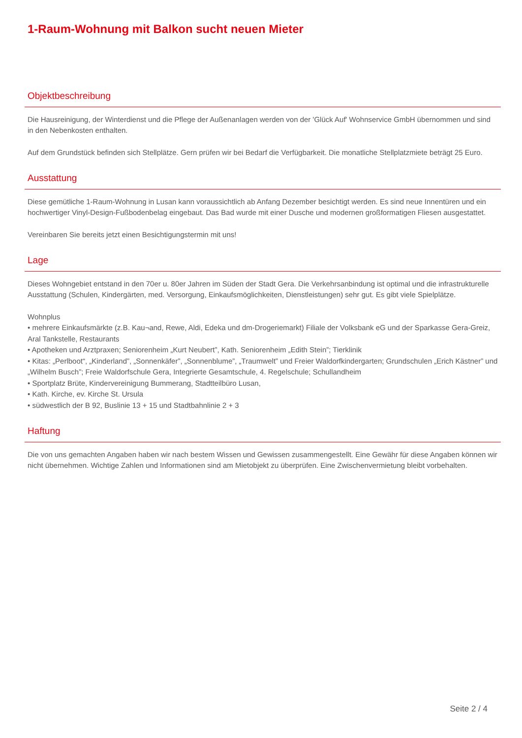1-Raum-Wohnung mit Balkon sucht neuen Mieter
Objektbeschreibung
Die Hausreinigung, der Winterdienst und die Pflege der Außenanlagen werden von der 'Glück Auf' Wohnservice GmbH übernommen und sind in den Nebenkosten enthalten.
Auf dem Grundstück befinden sich Stellplätze. Gern prüfen wir bei Bedarf die Verfügbarkeit. Die monatliche Stellplatzmiete beträgt 25 Euro.
Ausstattung
Diese gemütliche 1-Raum-Wohnung in Lusan kann voraussichtlich ab Anfang Dezember besichtigt werden. Es sind neue Innentüren und ein hochwertiger Vinyl-Design-Fußbodenbelag eingebaut. Das Bad wurde mit einer Dusche und modernen großformatigen Fliesen ausgestattet.
Vereinbaren Sie bereits jetzt einen Besichtigungstermin mit uns!
Lage
Dieses Wohngebiet entstand in den 70er u. 80er Jahren im Süden der Stadt Gera. Die Verkehrsanbindung ist optimal und die infrastrukturelle Ausstattung (Schulen, Kindergärten, med. Versorgung, Einkaufsmöglichkeiten, Dienstleistungen) sehr gut. Es gibt viele Spielplätze.
Wohnplus
• mehrere Einkaufsmärkte (z.B. Kau¬and, Rewe, Aldi, Edeka und dm-Drogeriemarkt) Filiale der Volksbank eG und der Sparkasse Gera-Greiz, Aral Tankstelle, Restaurants
• Apotheken und Arztpraxen; Seniorenheim „Kurt Neubert”, Kath. Seniorenheim „Edith Stein”; Tierklinik
• Kitas: „Perlboot“, „Kinderland”, „Sonnenkäfer”, „Sonnenblume”, „Traumwelt” und Freier Waldorfkindergarten; Grundschulen „Erich Kästner” und „Wilhelm Busch”; Freie Waldorfschule Gera, Integrierte Gesamtschule, 4. Regelschule; Schullandheim
• Sportplatz Brüte, Kindervereinigung Bummerang, Stadtteilbüro Lusan,
• Kath. Kirche, ev. Kirche St. Ursula
• südwestlich der B 92, Buslinie 13 + 15 und Stadtbahnlinie 2 + 3
Haftung
Die von uns gemachten Angaben haben wir nach bestem Wissen und Gewissen zusammengestellt. Eine Gewähr für diese Angaben können wir nicht übernehmen. Wichtige Zahlen und Informationen sind am Mietobjekt zu überprüfen. Eine Zwischenvermietung bleibt vorbehalten.
Seite 2 / 4